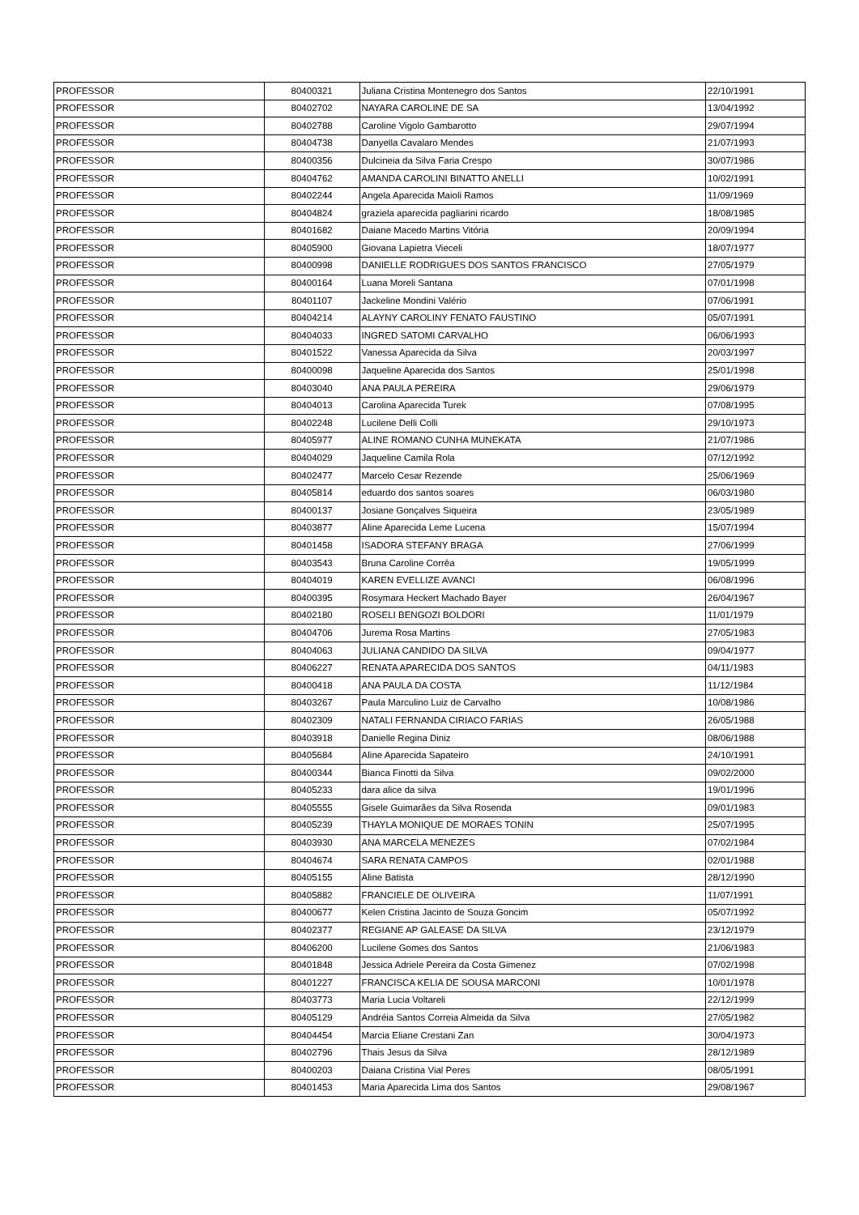| PROFESSOR | 80400321 | Juliana Cristina Montenegro dos Santos | 22/10/1991 |
| PROFESSOR | 80402702 | NAYARA CAROLINE DE SA | 13/04/1992 |
| PROFESSOR | 80402788 | Caroline Vigolo Gambarotto | 29/07/1994 |
| PROFESSOR | 80404738 | Danyella Cavalaro Mendes | 21/07/1993 |
| PROFESSOR | 80400356 | Dulcineia da Silva Faria Crespo | 30/07/1986 |
| PROFESSOR | 80404762 | AMANDA CAROLINI BINATTO ANELLI | 10/02/1991 |
| PROFESSOR | 80402244 | Angela Aparecida Maioli Ramos | 11/09/1969 |
| PROFESSOR | 80404824 | graziela aparecida pagliarini ricardo | 18/08/1985 |
| PROFESSOR | 80401682 | Daiane Macedo Martins Vitória | 20/09/1994 |
| PROFESSOR | 80405900 | Giovana Lapietra Vieceli | 18/07/1977 |
| PROFESSOR | 80400998 | DANIELLE RODRIGUES DOS SANTOS FRANCISCO | 27/05/1979 |
| PROFESSOR | 80400164 | Luana Moreli Santana | 07/01/1998 |
| PROFESSOR | 80401107 | Jackeline Mondini Valério | 07/06/1991 |
| PROFESSOR | 80404214 | ALAYNY CAROLINY FENATO FAUSTINO | 05/07/1991 |
| PROFESSOR | 80404033 | INGRED SATOMI CARVALHO | 06/06/1993 |
| PROFESSOR | 80401522 | Vanessa Aparecida da Silva | 20/03/1997 |
| PROFESSOR | 80400098 | Jaqueline Aparecida dos Santos | 25/01/1998 |
| PROFESSOR | 80403040 | ANA PAULA PEREIRA | 29/06/1979 |
| PROFESSOR | 80404013 | Carolina Aparecida Turek | 07/08/1995 |
| PROFESSOR | 80402248 | Lucilene Delli Colli | 29/10/1973 |
| PROFESSOR | 80405977 | ALINE ROMANO CUNHA MUNEKATA | 21/07/1986 |
| PROFESSOR | 80404029 | Jaqueline Camila Rola | 07/12/1992 |
| PROFESSOR | 80402477 | Marcelo Cesar Rezende | 25/06/1969 |
| PROFESSOR | 80405814 | eduardo dos santos soares | 06/03/1980 |
| PROFESSOR | 80400137 | Josiane Gonçalves Siqueira | 23/05/1989 |
| PROFESSOR | 80403877 | Aline Aparecida Leme Lucena | 15/07/1994 |
| PROFESSOR | 80401458 | ISADORA STEFANY BRAGA | 27/06/1999 |
| PROFESSOR | 80403543 | Bruna Caroline Corrêa | 19/05/1999 |
| PROFESSOR | 80404019 | KAREN EVELLIZE AVANCI | 06/08/1996 |
| PROFESSOR | 80400395 | Rosymara Heckert Machado Bayer | 26/04/1967 |
| PROFESSOR | 80402180 | ROSELI BENGOZI BOLDORI | 11/01/1979 |
| PROFESSOR | 80404706 | Jurema Rosa Martins | 27/05/1983 |
| PROFESSOR | 80404063 | JULIANA CANDIDO DA SILVA | 09/04/1977 |
| PROFESSOR | 80406227 | RENATA APARECIDA DOS SANTOS | 04/11/1983 |
| PROFESSOR | 80400418 | ANA PAULA DA COSTA | 11/12/1984 |
| PROFESSOR | 80403267 | Paula Marculino Luiz de Carvalho | 10/08/1986 |
| PROFESSOR | 80402309 | NATALI FERNANDA CIRIACO FARIAS | 26/05/1988 |
| PROFESSOR | 80403918 | Danielle Regina Diniz | 08/06/1988 |
| PROFESSOR | 80405684 | Aline Aparecida Sapateiro | 24/10/1991 |
| PROFESSOR | 80400344 | Bianca Finotti da Silva | 09/02/2000 |
| PROFESSOR | 80405233 | dara alice da silva | 19/01/1996 |
| PROFESSOR | 80405555 | Gisele Guimarães da Silva Rosenda | 09/01/1983 |
| PROFESSOR | 80405239 | THAYLA MONIQUE DE MORAES TONIN | 25/07/1995 |
| PROFESSOR | 80403930 | ANA MARCELA MENEZES | 07/02/1984 |
| PROFESSOR | 80404674 | SARA RENATA CAMPOS | 02/01/1988 |
| PROFESSOR | 80405155 | Aline Batista | 28/12/1990 |
| PROFESSOR | 80405882 | FRANCIELE DE OLIVEIRA | 11/07/1991 |
| PROFESSOR | 80400677 | Kelen Cristina Jacinto de Souza Goncim | 05/07/1992 |
| PROFESSOR | 80402377 | REGIANE AP GALEASE DA SILVA | 23/12/1979 |
| PROFESSOR | 80406200 | Lucilene Gomes dos Santos | 21/06/1983 |
| PROFESSOR | 80401848 | Jessica Adriele Pereira da Costa Gimenez | 07/02/1998 |
| PROFESSOR | 80401227 | FRANCISCA KELIA DE SOUSA MARCONI | 10/01/1978 |
| PROFESSOR | 80403773 | Maria Lucia Voltareli | 22/12/1999 |
| PROFESSOR | 80405129 | Andréia Santos Correia Almeida da Silva | 27/05/1982 |
| PROFESSOR | 80404454 | Marcia Eliane Crestani Zan | 30/04/1973 |
| PROFESSOR | 80402796 | Thais Jesus da Silva | 28/12/1989 |
| PROFESSOR | 80400203 | Daiana Cristina Vial Peres | 08/05/1991 |
| PROFESSOR | 80401453 | Maria Aparecida Lima dos Santos | 29/08/1967 |